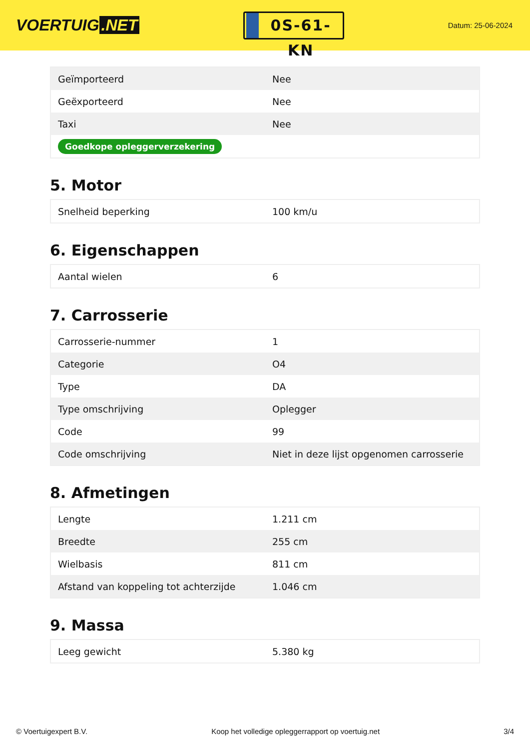VOERTUIG.NET
0S-61-KN
Datum: 25-06-2024
| Geïmporteerd | Nee |
| Geëxporteerd | Nee |
| Taxi | Nee |
| Goedkope opleggerverzekering | |
5. Motor
| Snelheid beperking | 100 km/u |
6. Eigenschappen
| Aantal wielen | 6 |
7. Carrosserie
| Carrosserie-nummer | 1 |
| Categorie | O4 |
| Type | DA |
| Type omschrijving | Oplegger |
| Code | 99 |
| Code omschrijving | Niet in deze lijst opgenomen carrosserie |
8. Afmetingen
| Lengte | 1.211 cm |
| Breedte | 255 cm |
| Wielbasis | 811 cm |
| Afstand van koppeling tot achterzijde | 1.046 cm |
9. Massa
| Leeg gewicht | 5.380 kg |
© Voertuigexpert B.V. Koop het volledige opleggerrapport op voertuig.net 3/4